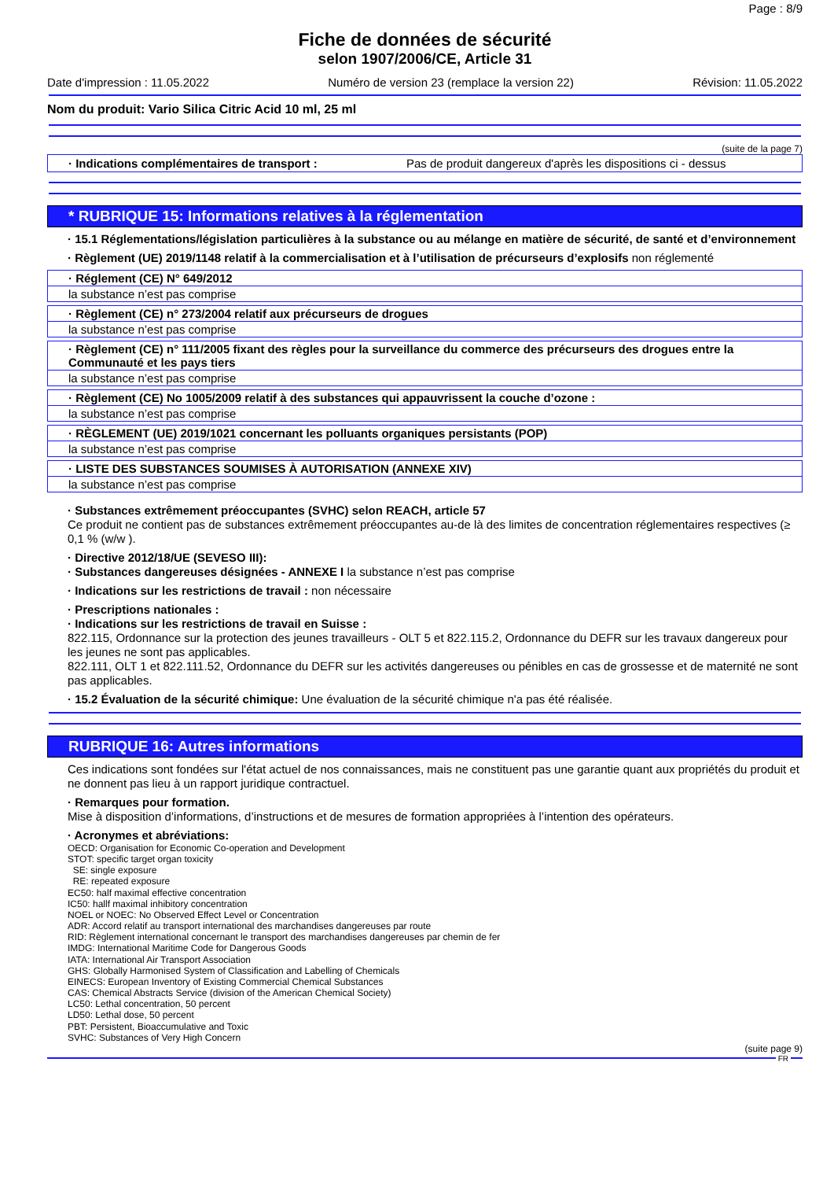Page : 8/9
Fiche de données de sécurité
selon 1907/2006/CE, Article 31
Date d'impression : 11.05.2022 Numéro de version 23 (remplace la version 22) Révision: 11.05.2022
Nom du produit: Vario Silica Citric Acid 10 ml, 25 ml
(suite de la page 7)
· Indications complémentaires de transport : Pas de produit dangereux d'après les dispositions ci - dessus
* RUBRIQUE 15: Informations relatives à la réglementation
· 15.1 Réglementations/législation particulières à la substance ou au mélange en matière de sécurité, de santé et d’environnement
· Règlement (UE) 2019/1148 relatif à la commercialisation et à l’utilisation de précurseurs d’explosifs non réglementé
· Réglement (CE) N° 649/2012
la substance n’est pas comprise
· Règlement (CE) n° 273/2004 relatif aux précurseurs de drogues
la substance n’est pas comprise
· Règlement (CE) n° 111/2005 fixant des règles pour la surveillance du commerce des précurseurs des drogues entre la Communauté et les pays tiers
la substance n’est pas comprise
· Règlement (CE) No 1005/2009 relatif à des substances qui appauvrissent la couche d’ozone :
la substance n’est pas comprise
· RÈGLEMENT (UE) 2019/1021 concernant les polluants organiques persistants (POP)
la substance n’est pas comprise
· LISTE DES SUBSTANCES SOUMISES À AUTORISATION (ANNEXE XIV)
la substance n’est pas comprise
· Substances extrêmement préoccupantes (SVHC) selon REACH, article 57
Ce produit ne contient pas de substances extrêmement préoccupantes au-de là des limites de concentration réglementaires respectives (≥ 0,1 % (w/w ).
· Directive 2012/18/UE (SEVESO III):
· Substances dangereuses désignées - ANNEXE I la substance n’est pas comprise
· Indications sur les restrictions de travail : non nécessaire
· Prescriptions nationales :
· Indications sur les restrictions de travail en Suisse :
822.115, Ordonnance sur la protection des jeunes travailleurs - OLT 5 et 822.115.2, Ordonnance du DEFR sur les travaux dangereux pour les jeunes ne sont pas applicables.
822.111, OLT 1 et 822.111.52, Ordonnance du DEFR sur les activités dangereuses ou pénibles en cas de grossesse et de maternité ne sont pas applicables.
· 15.2 Évaluation de la sécurité chimique: Une évaluation de la sécurité chimique n'a pas été réalisée.
RUBRIQUE 16: Autres informations
Ces indications sont fondées sur l'état actuel de nos connaissances, mais ne constituent pas une garantie quant aux propriétés du produit et ne donnent pas lieu à un rapport juridique contractuel.
· Remarques pour formation.
Mise à disposition d’informations, d’instructions et de mesures de formation appropriées à l’intention des opérateurs.
· Acronymes et abréviations:
OECD: Organisation for Economic Co-operation and Development
STOT: specific target organ toxicity
SE: single exposure
RE: repeated exposure
EC50: half maximal effective concentration
IC50: hallf maximal inhibitory concentration
NOEL or NOEC: No Observed Effect Level or Concentration
ADR: Accord relatif au transport international des marchandises dangereuses par route
RID: Règlement international concernant le transport des marchandises dangereuses par chemin de fer
IMDG: International Maritime Code for Dangerous Goods
IATA: International Air Transport Association
GHS: Globally Harmonised System of Classification and Labelling of Chemicals
EINECS: European Inventory of Existing Commercial Chemical Substances
CAS: Chemical Abstracts Service (division of the American Chemical Society)
LC50: Lethal concentration, 50 percent
LD50: Lethal dose, 50 percent
PBT: Persistent, Bioaccumulative and Toxic
SVHC: Substances of Very High Concern
(suite page 9)
FR